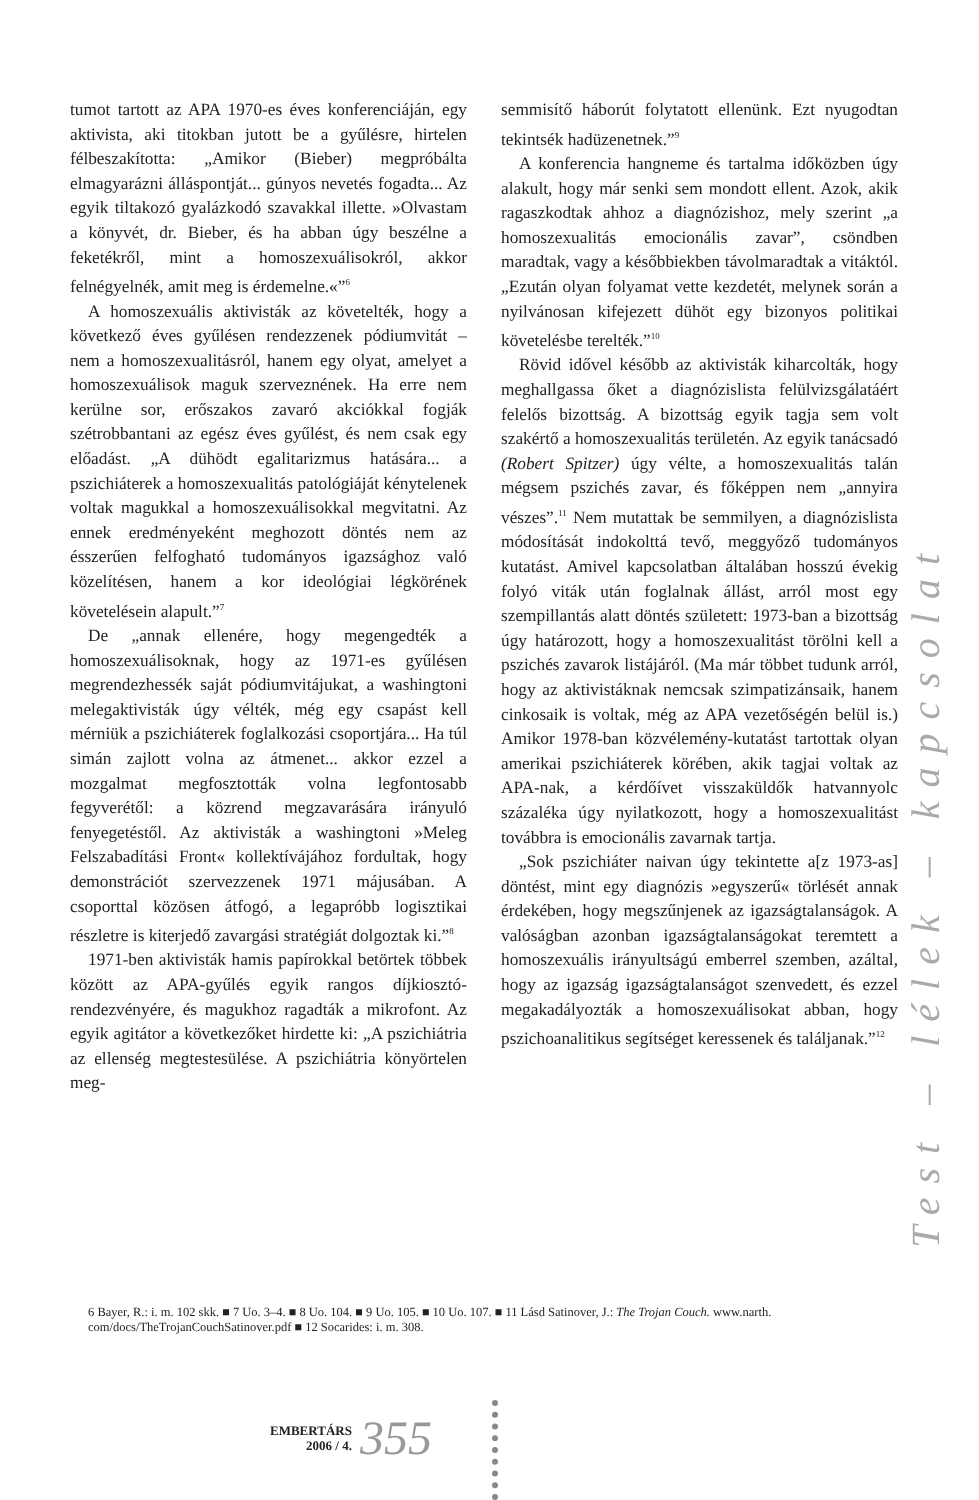tumot tartott az APA 1970-es éves konferenciáján, egy aktivista, aki titokban jutott be a gyűlésre, hirtelen félbeszakította: „Amikor (Bieber) megpróbálta elmagyarázni álláspontját... gúnyos nevetés fogadta... Az egyik tiltakozó gyalázkodó szavakkal illette. »Olvastam a könyvét, dr. Bieber, és ha abban úgy beszélne a feketékről, mint a homoszexuálisokról, akkor felnégyelnék, amit meg is érdemelne.«”<sup>6</sup>
A homoszexuális aktivisták az követelték, hogy a következő éves gyűlésen rendezzenek pódiumvitát – nem a homoszexualitásról, hanem egy olyat, amelyet a homoszexuálisok maguk szerveznének. Ha erre nem kerülne sor, erőszakos zavaró akciókkal fogják szétrobbantani az egész éves gyűlést, és nem csak egy előadást. „A dühödt egalitarizmus hatására... a pszichiáterek a homoszexualitás patológiáját kénytelenek voltak magukkal a homoszexuálisokkal megvitatni. Az ennek eredményeként meghozott döntés nem az ésszerűen felfogható tudományos igazsághoz való közelítésen, hanem a kor ideológiai légkörének követelésein alapult.”<sup>7</sup>
De „annak ellenére, hogy megengedték a homoszexuálisoknak, hogy az 1971-es gyűlésen megrendezhessék saját pódiumvitájukat, a washingtoni melegaktivisták úgy vélték, még egy csapást kell mérniük a pszichiáterek foglalkozási csoportjára... Ha túl simán zajlott volna az átmenet... akkor ezzel a mozgalmat megfosztották volna legfontosabb fegyverétől: a közrend megzavarására irányuló fenyegetéstől. Az aktivisták a washingtoni »Meleg Felszabadítási Front« kollektívájához fordultak, hogy demonstrációt szervezzenek 1971 májusában. A csoporttal közösen átfogó, a legapróbb logisztikai részletre is kiterjedő zavargási stratégiát dolgoztak ki.”<sup>8</sup>
1971-ben aktivisták hamis papírokkal betörtek többek között az APA-gyűlés egyik rangos díjkiosztó-rendezvényére, és magukhoz ragadták a mikrofont. Az egyik agitátor a következőket hirdette ki: „A pszichiátria az ellenség megtestesülése. A pszichiátria könyörtelen meg-
semmisítő háborút folytatott ellenünk. Ezt nyugodtan tekintsék hadüzenetnek.”<sup>9</sup>
A konferencia hangneme és tartalma időközben úgy alakult, hogy már senki sem mondott ellent. Azok, akik ragaszkodtak ahhoz a diagnózishoz, mely szerint „a homoszexualitás emocionális zavar”, csöndben maradtak, vagy a későbbiekben távolmaradtak a vitáktól. „Ezután olyan folyamat vette kezdetét, melynek során a nyilvánosan kifejezett dühöt egy bizonyos politikai követelésbe terelték.”<sup>10</sup>
Rövid idővel később az aktivisták kiharcolták, hogy meghallgassa őket a diagnózislista felülvizsgálatáért felelős bizottság. A bizottság egyik tagja sem volt szakértő a homoszexualitás területén. Az egyik tanácsadó (Robert Spitzer) úgy vélte, a homoszexualitás talán mégsem pszichés zavar, és főképpen nem „annyira vészes”.<sup>11</sup> Nem mutattak be semmilyen, a diagnózislista módosítását indokolttá tevő, meggyőző tudományos kutatást. Amivel kapcsolatban általában hosszú évekig folyó viták után foglalnak állást, arról most egy szempillantás alatt döntés született: 1973-ban a bizottság úgy határozott, hogy a homoszexualitást törölni kell a pszichés zavarok listájáról. (Ma már többet tudunk arról, hogy az aktivistáknak nemcsak szimpatizánsaik, hanem cinkosaik is voltak, még az APA vezetőségén belül is.) Amikor 1978-ban közvélemény-kutatást tartottak olyan amerikai pszichiáterek körében, akik tagjai voltak az APA-nak, a kérdőívet visszaküldők hatvannyolc százaléka úgy nyilatkozott, hogy a homoszexualitást továbbra is emocionális zavarnak tartja.
„Sok pszichiáter naivan úgy tekintette a[z 1973-as] döntést, mint egy diagnózis »egyszerű« törlését annak érdekében, hogy megszűnjenek az igazságtalanságok. A valóságban azonban igazságtalanságokat teremtett a homoszexuális irányultságú emberrel szemben, azáltal, hogy az igazság igazságtalanságot szenvedett, és ezzel megakadályozták a homoszexuálisokat abban, hogy pszichoanalitikus segítséget keressenek és találjanak.”<sup>12</sup>
Test – lélek – kapcsolat
6 Bayer, R.: i. m. 102 skk. ■ 7 Uo. 3–4. ■ 8 Uo. 104. ■ 9 Uo. 105. ■ 10 Uo. 107. ■ 11 Lásd Satinover, J.: The Trojan Couch. www.narth. com/docs/TheTrojanCouchSatinover.pdf ■ 12 Socarides: i. m. 308.
EMBERTÁRS
2006 / 4.
355